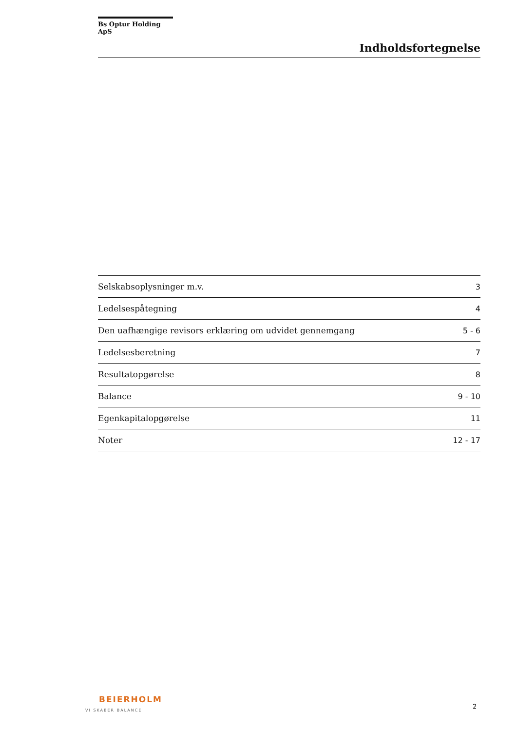Bs Optur Holding ApS
Indholdsfortegnelse
| Selskabsoplysninger m.v. | 3 |
| Ledelsespåtegning | 4 |
| Den uafhængige revisors erklæring om udvidet gennemgang | 5 - 6 |
| Ledelsesberetning | 7 |
| Resultatopgørelse | 8 |
| Balance | 9 - 10 |
| Egenkapitalopgørelse | 11 |
| Noter | 12 - 17 |
BEIERHOLM
VI SKABER BALANCE
2